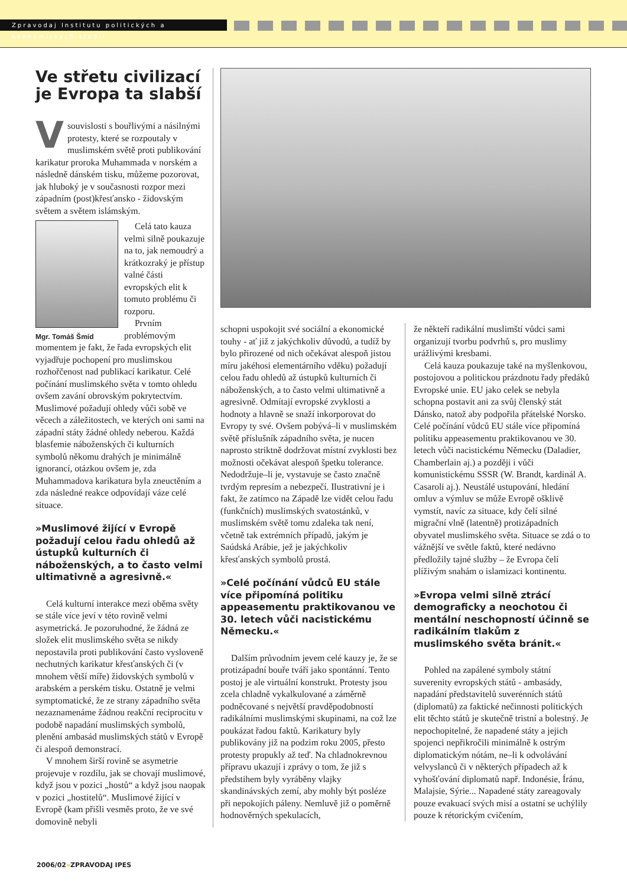Zpravodaj Institutu politických a ekonomických studií
Ve střetu civilizací je Evropa ta slabší
V souvislosti s bouřlivými a násilnými protesty, které se rozpoutaly v muslimském světě proti publikování karikatur proroka Muhammada v norském a následně dánském tisku, můžeme pozorovat, jak hluboký je v současnosti rozpor mezi západním (post)křesťansko - židovským světem a světem islámským.
Mgr. Tomáš Šmíd
Celá tato kauza velmi silně poukazuje na to, jak nemoudrý a krátkozraký je přístup valné části evropských elit k tomuto problému či rozporu.
Prvním problémovým momentem je fakt, že řada evropských elit vyjadřuje pochopení pro muslimskou rozhořčenost nad publikací karikatur. Celé počínání muslimského světa v tomto ohledu ovšem zavání obrovským pokrytectvím. Muslimové požadují ohledy vůči sobě ve věcech a záležitostech, ve kterých oni sami na západní státy žádné ohledy neberou. Každá blasfemie náboženských či kulturních symbolů někomu drahých je minimálně ignorancí, otázkou ovšem je, zda Muhammadova karikatura byla zneuctěním a zda následné reakce odpovídají váze celé situace.
»Muslimové žijící v Evropě požadují celou řadu ohledů až ústupků kulturních či náboženských, a to často velmi ultimativně a agresivně.«
Celá kulturní interakce mezi oběma světy se stále více jeví v této rovině velmi asymetrická. Je pozoruhodné, že žádná ze složek elit muslimského světa se nikdy nepostavila proti publikování často vysloveně nechutných karikatur křesťanských či (v mnohem větší míře) židovských symbolů v arabském a perském tisku. Ostatně je velmi symptomatické, že ze strany západního světa nezaznamenáme žádnou reakční reciprocitu v podobě napadání muslimských symbolů, plenění ambasád muslimských států v Evropě či alespoň demonstrací.
V mnohem širší rovině se asymetrie projevuje v rozdílu, jak se chovají muslimové, když jsou v pozici „hostů“ a když jsou naopak v pozici „hostitelů“. Muslimové žijící v Evropě (kam přišli vesměs proto, že ve své domovině nebyli
schopni uspokojit své sociální a ekonomické touhy - ať již z jakýchkoliv důvodů, a tudíž by bylo přirozené od nich očekávat alespoň jistou míru jakéhosi elementárního vděku) požadují celou řadu ohledů až ústupků kulturních či náboženských, a to často velmi ultimativně a agresivně. Odmítají evropské zvyklosti a hodnoty a hlavně se snaží inkorporovat do Evropy ty své. Ovšem pobývá–li v muslimském světě příslušník západního světa, je nucen naprosto striktně dodržovat místní zvyklosti bez možnosti očekávat alespoň špetku tolerance. Nedodržuje–li je, vystavuje se často značně tvrdým represím a nebezpečí. Ilustrativní je i fakt, že zatímco na Západě lze vidět celou řadu (funkčních) muslimských svatostánků, v muslimském světě tomu zdaleka tak není, včetně tak extrémních případů, jakým je Saúdská Arábie, jež je jakýchkoliv křesťanských symbolů prostá.
»Celé počínání vůdců EU stále více připomíná politiku appeasementu praktikovanou ve 30. letech vůči nacistickému Německu.«
Dalším průvodním jevem celé kauzy je, že se protizápadní bouře tváří jako spontánní. Tento postoj je ale virtuální konstrukt. Protesty jsou zcela chladně vykalkulované a záměrně podněcované s největší pravděpodobností radikálními muslimskými skupinami, na což lze poukázat řadou faktů. Karikatury byly publikovány již na podzim roku 2005, přesto protesty propukly až teď. Na chladnokrevnou přípravu ukazují i zprávy o tom, že již s předstihem byly vyráběny vlajky skandinávských zemí, aby mohly být posléze při nepokojích páleny. Nemluvě již o poměrně hodnověrných spekulacích,
že někteří radikální muslimští vůdci sami organizují tvorbu podvrhů s, pro muslimy urážlivými kresbami.
Celá kauza poukazuje také na myšlenkovou, postojovou a politickou prázdnotu řady předáků Evropské unie. EU jako celek se nebyla schopna postavit ani za svůj členský stát Dánsko, natož aby podpořila přátelské Norsko. Celé počínání vůdců EU stále více připomíná politiku appeasementu praktikovanou ve 30. letech vůči nacistickému Německu (Daladier, Chamberlain aj.) a později i vůči komunistickému SSSR (W. Brandt, kardinál A. Casaroli aj.). Neustálé ustupování, hledání omluv a výmluv se může Evropě ošklivě vymstít, navíc za situace, kdy čelí silné migrační vlně (latentně) protizápadních obyvatel muslimského světa. Situace se zdá o to vážnější ve světle faktů, které nedávno předložily tajné služby – že Evropa čelí plíživým snahám o islamizaci kontinentu.
»Evropa velmi silně ztrácí demograficky a neochotou či mentální neschopností účinně se radikálním tlakům z muslimského světa bránit.«
Pohled na zapálené symboly státní suverenity evropských států - ambasády, napadání představitelů suverénních států (diplomatů) za faktické nečinnosti politických elit těchto států je skutečně tristní a bolestný. Je nepochopitelné, že napadené státy a jejich spojenci nepřikročili minimálně k ostrým diplomatickým nótám, ne–li k odvolávání velvyslanců či v některých případech až k vyhošťování diplomatů např. Indonésie, Íránu, Malajsie, Sýrie... Napadené státy zareagovaly pouze evakuací svých misí a ostatní se uchýlily pouze k rétorickým cvičením,
2006/02»ZPRAVODAJ IPES